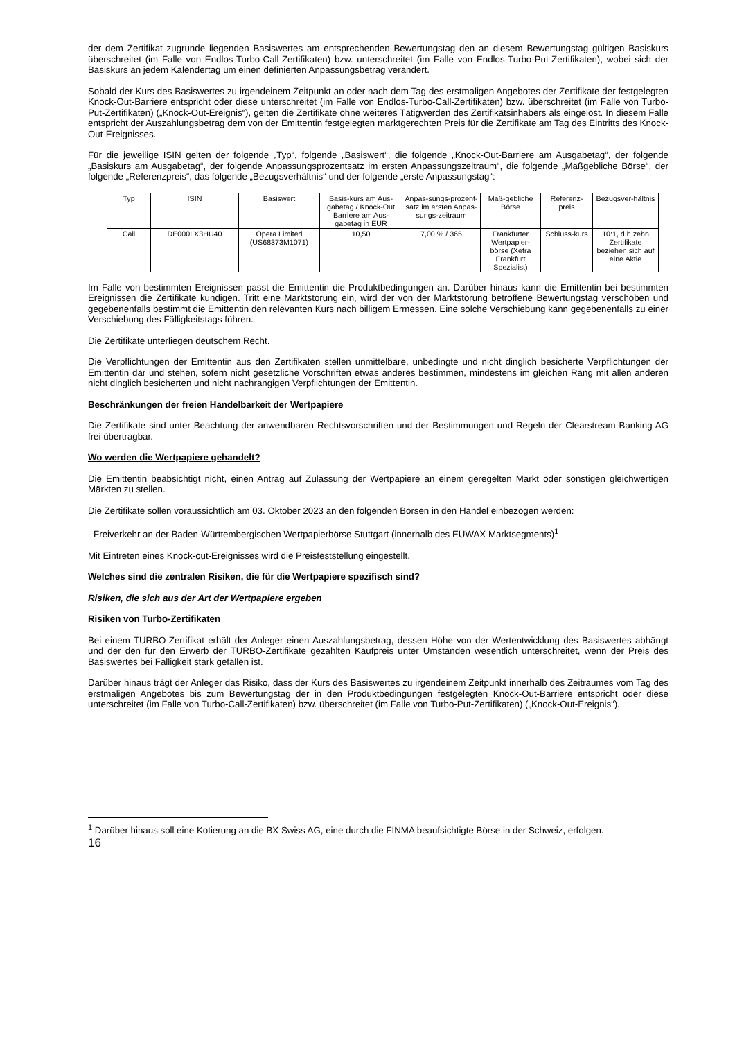der dem Zertifikat zugrunde liegenden Basiswertes am entsprechenden Bewertungstag den an diesem Bewertungstag gültigen Basiskurs überschreitet (im Falle von Endlos-Turbo-Call-Zertifikaten) bzw. unterschreitet (im Falle von Endlos-Turbo-Put-Zertifikaten), wobei sich der Basiskurs an jedem Kalendertag um einen definierten Anpassungsbetrag verändert.
Sobald der Kurs des Basiswertes zu irgendeinem Zeitpunkt an oder nach dem Tag des erstmaligen Angebotes der Zertifikate der festgelegten Knock-Out-Barriere entspricht oder diese unterschreitet (im Falle von Endlos-Turbo-Call-Zertifikaten) bzw. überschreitet (im Falle von Turbo-Put-Zertifikaten) („Knock-Out-Ereignis“), gelten die Zertifikate ohne weiteres Tätigwerden des Zertifikatsinhabers als eingelöst. In diesem Falle entspricht der Auszahlungsbetrag dem von der Emittentin festgelegten marktgerechten Preis für die Zertifikate am Tag des Eintritts des Knock-Out-Ereignisses.
Für die jeweilige ISIN gelten der folgende „Typ“, folgende „Basiswert“, die folgende „Knock-Out-Barriere am Ausgabetag“, der folgende „Basiskurs am Ausgabetag“, der folgende Anpassungsprozentsatz im ersten Anpassungszeitraum“, die folgende „Maßgebliche Börse“, der folgende „Referenzpreis“, das folgende „Bezugsverhältnis“ und der folgende „erste Anpassungstag“:
| Typ | ISIN | Basiswert | Basis-kurs am Aus-gabetag / Knock-Out Barriere am Aus-gabetag in EUR | Anpas-sungs-prozent-satz im ersten Anpas-sungs-zeitraum | Maß-gebliche Börse | Referenz-preis | Bezugsver-hältnis |
| Call | DE000LX3HU40 | Opera Limited (US68373M1071) | 10,50 | 7,00 % / 365 | Frankfurter Wertpapier-börse (Xetra Frankfurt Spezialist) | Schluss-kurs | 10:1, d.h zehn Zertifikate beziehen sich auf eine Aktie |
Im Falle von bestimmten Ereignissen passt die Emittentin die Produktbedingungen an. Darüber hinaus kann die Emittentin bei bestimmten Ereignissen die Zertifikate kündigen. Tritt eine Marktstörung ein, wird der von der Marktstörung betroffene Bewertungstag verschoben und gegebenenfalls bestimmt die Emittentin den relevanten Kurs nach billigem Ermessen. Eine solche Verschiebung kann gegebenenfalls zu einer Verschiebung des Fälligkeitstags führen.
Die Zertifikate unterliegen deutschem Recht.
Die Verpflichtungen der Emittentin aus den Zertifikaten stellen unmittelbare, unbedingte und nicht dinglich besicherte Verpflichtungen der Emittentin dar und stehen, sofern nicht gesetzliche Vorschriften etwas anderes bestimmen, mindestens im gleichen Rang mit allen anderen nicht dinglich besicherten und nicht nachrangigen Verpflichtungen der Emittentin.
Beschränkungen der freien Handelbarkeit der Wertpapiere
Die Zertifikate sind unter Beachtung der anwendbaren Rechtsvorschriften und der Bestimmungen und Regeln der Clearstream Banking AG frei übertragbar.
Wo werden die Wertpapiere gehandelt?
Die Emittentin beabsichtigt nicht, einen Antrag auf Zulassung der Wertpapiere an einem geregelten Markt oder sonstigen gleichwertigen Märkten zu stellen.
Die Zertifikate sollen voraussichtlich am 03. Oktober 2023 an den folgenden Börsen in den Handel einbezogen werden:
- Freiverkehr an der Baden-Württembergischen Wertpapierbörse Stuttgart (innerhalb des EUWAX Marktsegments)<sup>1</sup>
Mit Eintreten eines Knock-out-Ereignisses wird die Preisfeststellung eingestellt.
Welches sind die zentralen Risiken, die für die Wertpapiere spezifisch sind?
Risiken, die sich aus der Art der Wertpapiere ergeben
Risiken von Turbo-Zertifikaten
Bei einem TURBO-Zertifikat erhält der Anleger einen Auszahlungsbetrag, dessen Höhe von der Wertentwicklung des Basiswertes abhängt und der den für den Erwerb der TURBO-Zertifikate gezahlten Kaufpreis unter Umständen wesentlich unterschreitet, wenn der Preis des Basiswertes bei Fälligkeit stark gefallen ist.
Darüber hinaus trägt der Anleger das Risiko, dass der Kurs des Basiswertes zu irgendeinem Zeitpunkt innerhalb des Zeitraumes vom Tag des erstmaligen Angebotes bis zum Bewertungstag der in den Produktbedingungen festgelegten Knock-Out-Barriere entspricht oder diese unterschreitet (im Falle von Turbo-Call-Zertifikaten) bzw. überschreitet (im Falle von Turbo-Put-Zertifikaten) („Knock-Out-Ereignis“).
<sup>1</sup> Darüber hinaus soll eine Kotierung an die BX Swiss AG, eine durch die FINMA beaufsichtigte Börse in der Schweiz, erfolgen.
16